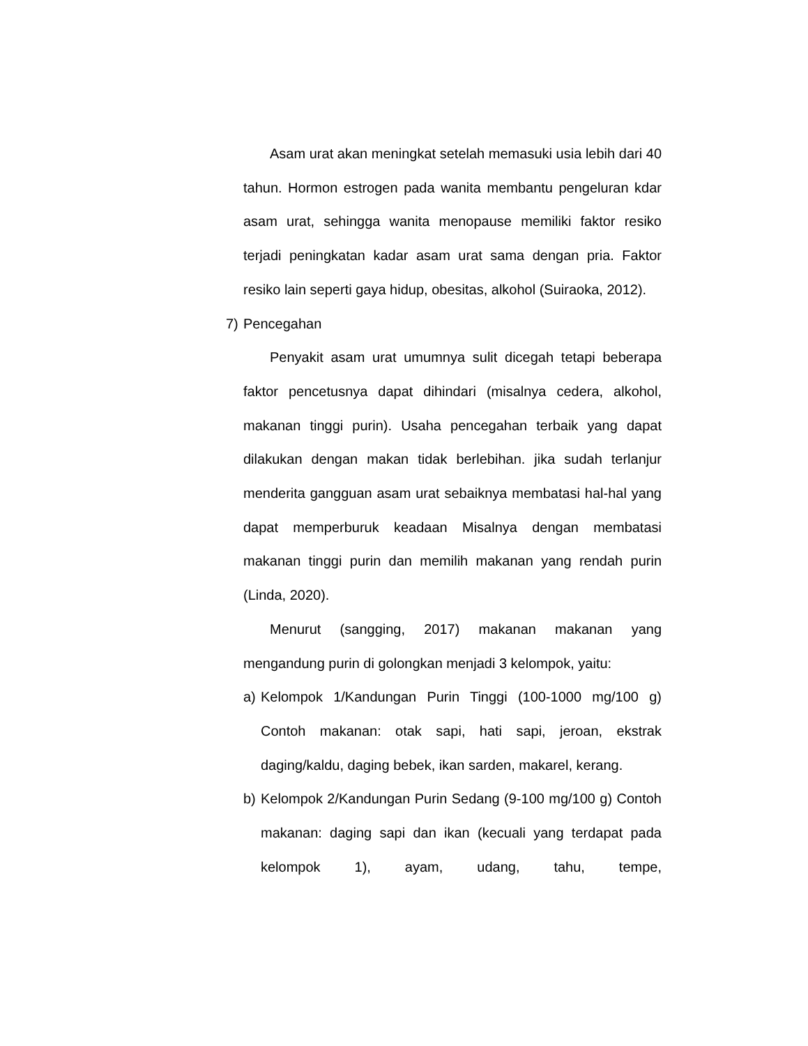Asam urat akan meningkat setelah memasuki usia lebih dari 40 tahun. Hormon estrogen pada wanita membantu pengeluran kdar asam urat, sehingga wanita menopause memiliki faktor resiko terjadi peningkatan kadar asam urat sama dengan pria. Faktor resiko lain seperti gaya hidup, obesitas, alkohol (Suiraoka, 2012).
7) Pencegahan
Penyakit asam urat umumnya sulit dicegah tetapi beberapa faktor pencetusnya dapat dihindari (misalnya cedera, alkohol, makanan tinggi purin). Usaha pencegahan terbaik yang dapat dilakukan dengan makan tidak berlebihan. jika sudah terlanjur menderita gangguan asam urat sebaiknya membatasi hal-hal yang dapat memperburuk keadaan Misalnya dengan membatasi makanan tinggi purin dan memilih makanan yang rendah purin (Linda, 2020).
Menurut (sangging, 2017) makanan makanan yang mengandung purin di golongkan menjadi 3 kelompok, yaitu:
a) Kelompok 1/Kandungan Purin Tinggi (100-1000 mg/100 g) Contoh makanan: otak sapi, hati sapi, jeroan, ekstrak daging/kaldu, daging bebek, ikan sarden, makarel, kerang.
b) Kelompok 2/Kandungan Purin Sedang (9-100 mg/100 g) Contoh makanan: daging sapi dan ikan (kecuali yang terdapat pada kelompok 1), ayam, udang, tahu, tempe,